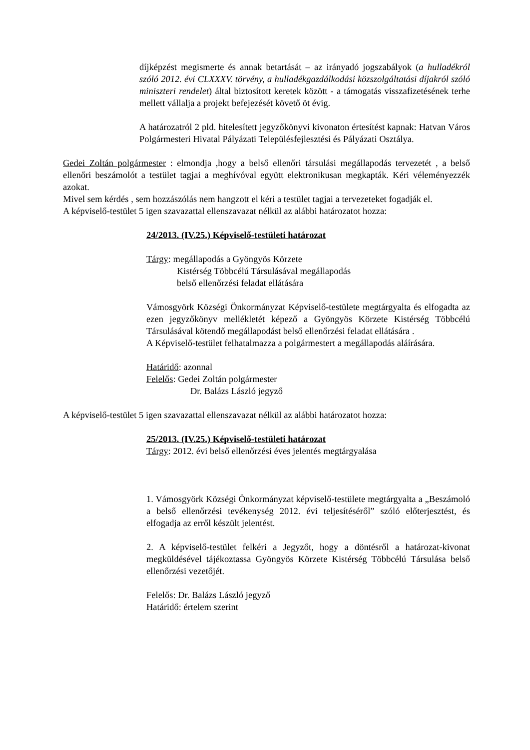díjképzést megismerte és annak betartását – az irányadó jogszabályok (a hulladékról szóló 2012. évi CLXXXV. törvény, a hulladékgazdálkodási közszolgáltatási díjakról szóló miniszteri rendelet) által biztosított keretek között - a támogatás visszafizetésének terhe mellett vállalja a projekt befejezését követő öt évig.
A határozatról 2 pld. hitelesített jegyzőkönyvi kivonaton értesítést kapnak: Hatvan Város Polgármesteri Hivatal Pályázati Településfejlesztési és Pályázati Osztálya.
Gedei Zoltán polgármester : elmondja ,hogy a belső ellenőri társulási megállapodás tervezetét , a belső ellenőri beszámolót a testület tagjai a meghívóval együtt elektronikusan megkapták. Kéri véleményezzék azokat.
Mivel sem kérdés , sem hozzászólás nem hangzott el kéri a testület tagjai a tervezeteket fogadják el.
A képviselő-testület 5 igen szavazattal ellenszavazat nélkül az alábbi határozatot hozza:
24/2013. (IV.25.) Képviselő-testületi határozat
Tárgy: megállapodás a Gyöngyös Körzete
Kistérség Többcélú Társulásával megállapodás
belső ellenőrzési feladat ellátására
Vámosgyörk Községi Önkormányzat Képviselő-testülete megtárgyalta és elfogadta az ezen jegyzőkönyv mellékletét képező a Gyöngyös Körzete Kistérség Többcélú Társulásával kötendő megállapodást belső ellenőrzési feladat ellátására .
A Képviselő-testület felhatalmazza a polgármestert a megállapodás aláírására.
Határidő: azonnal
Felelős: Gedei Zoltán polgármester
Dr. Balázs László jegyző
A képviselő-testület 5 igen szavazattal ellenszavazat nélkül az alábbi határozatot hozza:
25/2013. (IV.25.) Képviselő-testületi határozat
Tárgy: 2012. évi belső ellenőrzési éves jelentés megtárgyalása
1. Vámosgyörk Községi Önkormányzat képviselő-testülete megtárgyalta a „Beszámoló a belső ellenőrzési tevékenység 2012. évi teljesítéséről” szóló előterjesztést, és elfogadja az erről készült jelentést.
2. A képviselő-testület felkéri a Jegyzőt, hogy a döntésről a határozat-kivonat megküldésével tájékoztassa Gyöngyös Körzete Kistérség Többcélú Társulása belső ellenőrzési vezetőjét.
Felelős: Dr. Balázs László jegyző
Határidő: értelem szerint